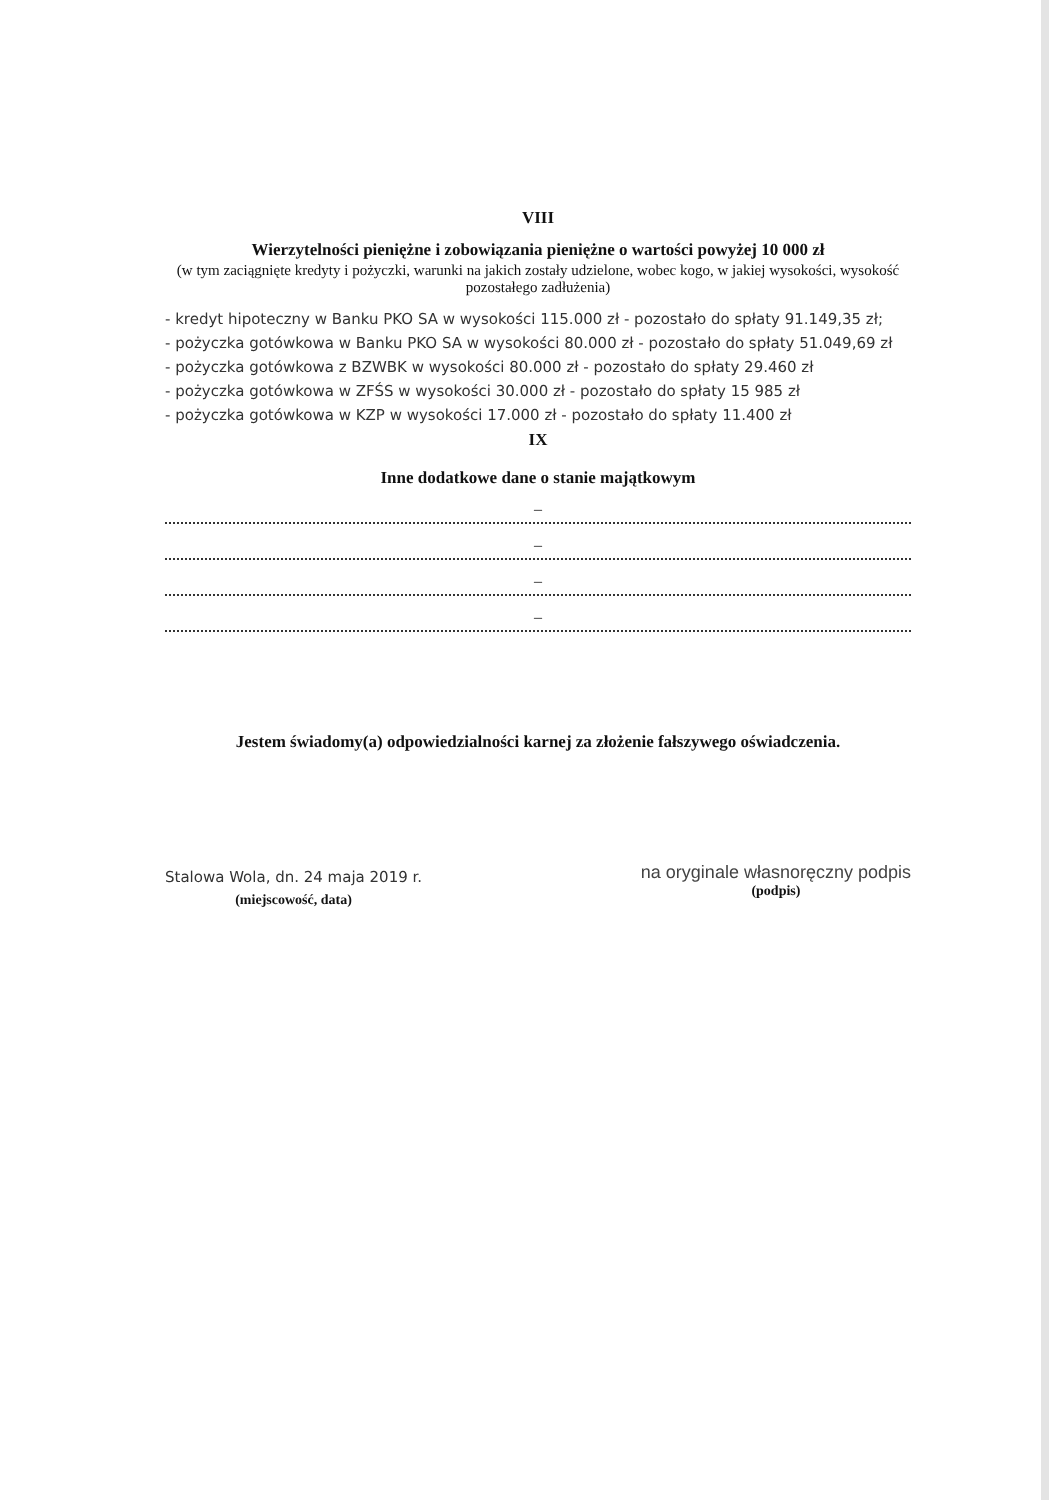VIII
Wierzytelności pieniężne i zobowiązania pieniężne o wartości powyżej 10 000 zł
(w tym zaciągnięte kredyty i pożyczki, warunki na jakich zostały udzielone, wobec kogo, w jakiej wysokości, wysokość pozostałego zadłużenia)
- kredyt hipoteczny w Banku PKO SA w wysokości 115.000 zł - pozostało do spłaty 91.149,35 zł;
- pożyczka gotówkowa w Banku PKO SA w wysokości 80.000 zł - pozostało do spłaty 51.049,69 zł
- pożyczka gotówkowa z BZWBK w wysokości 80.000 zł - pozostało do spłaty 29.460 zł
- pożyczka gotówkowa w ZFŚS w wysokości 30.000 zł - pozostało do spłaty 15 985 zł
- pożyczka gotówkowa w KZP w wysokości 17.000 zł - pozostało do spłaty 11.400 zł
IX
Inne dodatkowe dane o stanie majątkowym
–
–
–
–
Jestem świadomy(a) odpowiedzialności karnej za złożenie fałszywego oświadczenia.
Stalowa Wola, dn. 24 maja 2019 r.
(miejscowość, data)
na oryginale własnoręczny podpis
(podpis)